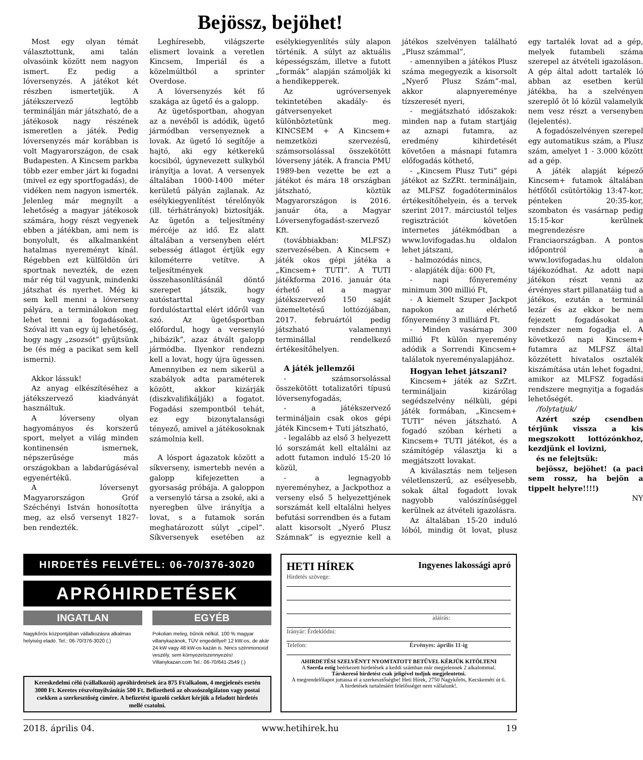Bejössz, bejöhet!
Most egy olyan témát választottunk, ami talán olvasóink között nem nagyon ismert. Ez pedig a lóversenyzés. A játékot két részben ismertetjük. A játékszervező legtöbb terminálján már játszható, de a játékosok nagy részének ismeretlen a játék. Pedig lóversenyzés már korábban is volt Magyarországon, de csak Budapesten. A Kincsem parkba több ezer ember járt ki fogadni (mivel ez egy sportfogadás), de vidéken nem nagyon ismerték. Jelenleg már megnyílt a lehetőség a magyar játékosok számára, hogy részt vegyenek ebben a játékban, ami nem is bonyolult, és alkalmanként hatalmas nyereményt kínál. Régebben ezt külföldön úri sportnak nevezték, de ezen már rég túl vagyunk, mindenki játszhat és nyerhet. Még ki sem kell menni a lóverseny pályára, a terminálokon meg lehet tenni a fogadásokat. Szóval itt van egy új lehetőség, hogy nagy „zsozsót” gyűjtsünk be (és még a pacikat sem kell ismerni).
Akkor lássuk!
Az anyag elkészítéséhez a játékszervező kiadványát használtuk.
A lóverseny olyan hagyományos és korszerű sport, melyet a világ minden kontinensén ismernek, népszerűsége más országokban a labdarúgáséval egyenértékű.
A lóversenyt Magyarországon Gróf Széchényi István honosította meg, az első versenyt 1827-ben rendezték.
Leghíresebb, világszerte elismert lovaink a veretlen Kincsem, Imperiál és a közelmúltból a sprinter Overdose.
A lóversenyzés két fő szakága az ügető és a galopp.
Az ügetősportban, ahogyan az a nevéből is adódik, ügető jármódban versenyeznek a lovak. Az ügető ló segítője a hajtó, aki egy kétkerekű kocsiból, úgynevezett sulkyból irányítja a lovat. A versenyek általában 1000-1400 méter kerületű pályán zajlanak. Az esélykiegyenlítést térelőnyök (ill. térhátrányok) biztosítják. Az ügetőn a teljesítmény mércéje az idő. Ez alatt általában a versenyben elért sebesség átlagot értjük egy kilométerre vetítve. A teljesítmények összehasonlításánál döntő szerepet játszik, hogy autóstarttal vagy fordulóstarttal elért időről van szó. Az ügetősportban előfordul, hogy a versenyló „hibázik”, azaz átvált galopp jármódba. Ilyenkor rendezni kell a lovat, hogy újra ügessen. Amennyiben ez nem sikerül a szabályok adta paraméterek között, akkor kizárják (diszkvalifikálják) a fogatot. Fogadási szempontból tehát, ez egy bizonytalansági tényező, amivel a játékosoknak számolnia kell.
A lósport ágazatok között a síkverseny, ismertebb nevén a galopp kifejezetten a gyorsaság próbája. A galoppon a versenyló társa a zsoké, aki a nyeregben ülve irányítja a lovat, s a futamok során meghatározott súlyt „cipel”. Síkversenyek esetében az esélykiegyenlítés súly alapon történik. A súlyt az aktuális képességszám, illetve a futott „formák” alapján számolják ki a hendikepperek.
Az ugróversenyek tekintetében akadály- és gátversenyeket különböztetünk meg. KINCSEM + A Kincsem+ nemzetközi szervezésű, számsorsolással összekötött lóverseny játék. A francia PMU 1989-ben vezette be ezt a játékot és mára 18 országban játszható, köztük Magyarországon is 2016. január óta, a Magyar Lóversenyfogadást-szervező Kft.
(továbbiakban: MLFSZ) szervezésében. A Kincsem + játék okos gépi játéka a „Kincsem+ TUTI”. A TUTI játékforma 2016. január óta érhető el a magyar játékszervező 150 saját üzemeltetésű lottózójában, 2017. februártól pedig játszható valamennyi terminállal rendelkező értékesítőhelyen.
A játék jellemzői
- számsorsolással összekötött totalizatőri típusú lóversenyfogadás,
- a játékszervező termináljain csak okos gépi játék Kincsem+ Tuti játszható,
- legalább az első 3 helyezett ló sorszámát kell eltalálni az adott futamon induló 15-20 ló közül,
- a legnagyobb nyereményhez, a Jackpothoz a verseny első 5 helyezettjének sorszámát kell eltalálni helyes befutási sorrendben és a futam alatt kisorsolt „Nyerő Plusz Számnak” is egyeznie kell a játékos szelvényen található „Plusz számmal”,
- amennyiben a játékos Plusz száma megegyezik a kisorsolt „Nyerő Plusz Szám”-mal, akkor alapnyereménye tízszeresét nyeri,
- megjátszható időszakok: minden nap a futam startjáig az aznapi futamra, az eredmény kihirdetését követően a másnapi futamra előfogadás köthető,
- „Kincsem Plusz Tuti” gépi játékot az SzZRt. termináljain, az MLFSZ fogadóterminálos értékesítőhelyein, és a tervek szerint 2017. márciustól teljes regisztrációt követően internetes játékmódban a www.lovifogadas.hu oldalon lehet játszani,
- halmozódás nincs,
- alapjáték díja: 600 Ft,
- napi főnyeremény minimum 300 millió Ft,
- A kiemelt Szuper Jackpot napokon az elérhető főnyeremény 3 milliárd Ft.
- Minden vasárnap 300 millió Ft külön nyeremény adódik a Sorrendi Kincsem+ találatok nyereményalapjához.
Hogyan lehet játszani?
Kincsem+ játék az SzZrt. termináljain kizárólag segédszelvény nélküli, gépi játék formában, „Kincsem+ TUTI” néven játszható. A fogadó szóban kérheti a Kincsem+ TUTI játékot, és a számítógép választja ki a megjátszott lovakat.
A kiválasztás nem teljesen véletlenszerű, az esélyesebb, sokak által fogadott lovak nagyobb valószínűséggel kerülnek az átvételi igazolásra.
Az általában 15-20 induló lóból, mindig öt lovat, plusz egy tartalék lovat ad a gép, melyek futambeli száma szerepel az átvételi igazoláson. A gép által adott tartalék ló abban az esetben kerül játékba, ha a szelvényen szereplő öt ló közül valamelyik nem vesz részt a versenyben (lejelentés).
A fogadószelvényen szerepel egy automatikus szám, a Plusz szám, amelyet 1 - 3.000 között ad a gép.
A játék alapját képező Kincsem+ futamok általában hétfőtől csütörtökig 13:47-kor, pénteken 20:35-kor, szombaton és vasárnap pedig 15:15-kor kerülnek megrendezésre Franciaországban. A pontos időpontról a www.lovifogadas.hu oldalon tájékozódhat. Az adott napi játékon részt venni az érvényes start pillanatáig tud a játékos, ezután a terminál lezár és az ekkor be nem fejezett fogadásokat a rendszer nem fogadja el. A következő napi Kincsem+ futamra az MLFSZ által közzétett hivatalos osztalék kiszámítása után lehet fogadni, amikor az MLFSZ fogadási rendszere megnyitja a fogadás lehetőségét.
/folytatjuk/
Azért szép csendben térjünk vissza a kis megszokott lottózónkhoz, kezdjünk el lovizni,
és ne felejtsük:
bejössz, bejöhet! (a paci sem rossz, ha bejön a tippelt helyre!!!!)
NY
HIRDETÉS FELVÉTEL: 06-70/376-3020
APRÓHIRDETÉSEK
INGATLAN
Nagykőrös központjában vállalkozásra alkalmas helyiség eladó. Tel.: 06-70/376-3020 (.)
EGYÉB
Pokolian meleg, bűnök nélkül. 100 % magyar villanykazánok, TÜV engedéllyel! 12 kW-os, de akár 24 kW vagy 48 kW-os kazán is. Nincs szénmonoxid veszély, sem környezetszennyezés! Villanykazan.com Tel.: 06-70/641-2549 (.)
Kereskedelmi célú (vállalkozói) apróhirdetések ára 875 Ft/alkalom, 4 megjelenés esetén 3000 Ft. Keretes részvétnyilvánítás 500 Ft. Befizethető az olvasószolgálaton vagy postai csekken a szerkesztőség címére. A befizetést igazoló csekket kérjük a feladott hirdetés mellé csatolni.
HETI HÍREK Ingyenes lakossági apró
Hirdetés szövege:
aláírás:
Irányár: Érdeklődni:
Telefon: Érvényes: április 11-ig
AHIRDETÉSI SZELVÉNYT NYOMTATOTT BETŰVEL KÉRJÜK KITÖLTENI
A Szerda estig beérkezett hirdetések a keddi számban már megjelennek 2 alkalommal.
Társkereső hirdetést csak jeligével tudjuk megjelentetni.
A megrendelőlapot juttassa el a szerkesztőségbe! Heti Hírek, 2750 Nagykőrös, Kecskeméti út 6.
A hirdetések tartalmáért felelősséget nem vállalunk!.
2018. április 04. www.hetihirek.hu 19